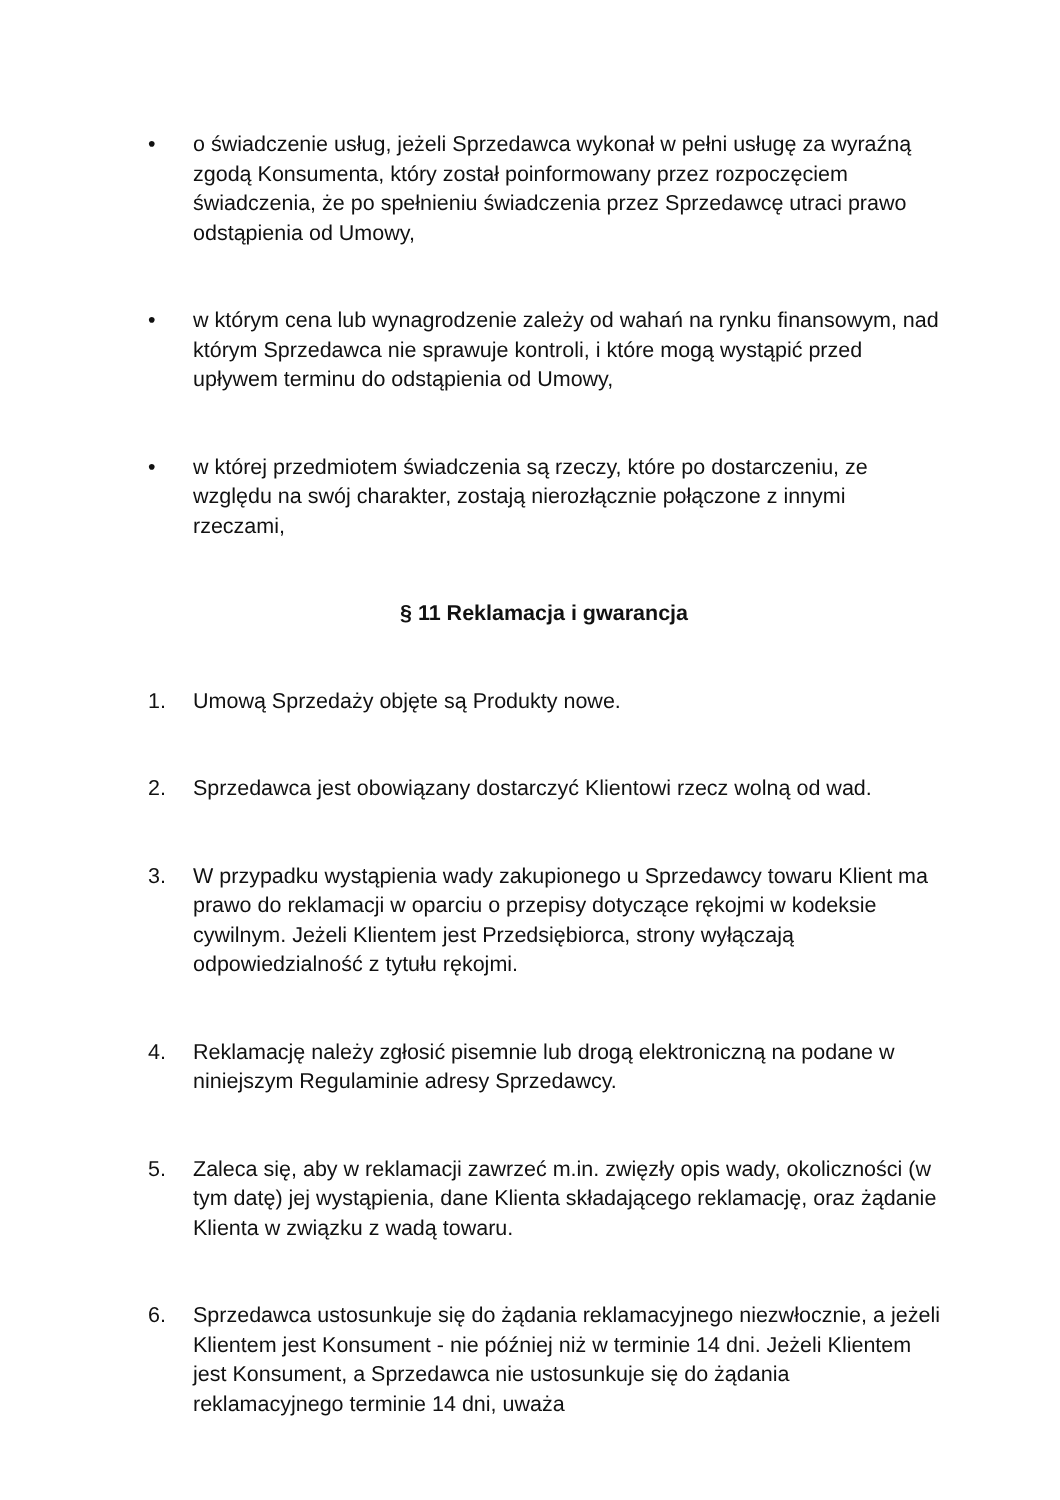• o świadczenie usług, jeżeli Sprzedawca wykonał w pełni usługę za wyraźną zgodą Konsumenta, który został poinformowany przez rozpoczęciem świadczenia, że po spełnieniu świadczenia przez Sprzedawcę utraci prawo odstąpienia od Umowy,
• w którym cena lub wynagrodzenie zależy od wahań na rynku finansowym, nad którym Sprzedawca nie sprawuje kontroli, i które mogą wystąpić przed upływem terminu do odstąpienia od Umowy,
• w której przedmiotem świadczenia są rzeczy, które po dostarczeniu, ze względu na swój charakter, zostają nierozłącznie połączone z innymi rzeczami,
§ 11 Reklamacja i gwarancja
1. Umową Sprzedaży objęte są Produkty nowe.
2. Sprzedawca jest obowiązany dostarczyć Klientowi rzecz wolną od wad.
3. W przypadku wystąpienia wady zakupionego u Sprzedawcy towaru Klient ma prawo do reklamacji w oparciu o przepisy dotyczące rękojmi w kodeksie cywilnym. Jeżeli Klientem jest Przedsiębiorca, strony wyłączają odpowiedzialność z tytułu rękojmi.
4. Reklamację należy zgłosić pisemnie lub drogą elektroniczną na podane w niniejszym Regulaminie adresy Sprzedawcy.
5. Zaleca się, aby w reklamacji zawrzeć m.in. zwięzły opis wady, okoliczności (w tym datę) jej wystąpienia, dane Klienta składającego reklamację, oraz żądanie Klienta w związku z wadą towaru.
6. Sprzedawca ustosunkuje się do żądania reklamacyjnego niezwłocznie, a jeżeli Klientem jest Konsument - nie później niż w terminie 14 dni. Jeżeli Klientem jest Konsument, a Sprzedawca nie ustosunkuje się do żądania reklamacyjnego terminie 14 dni, uważa